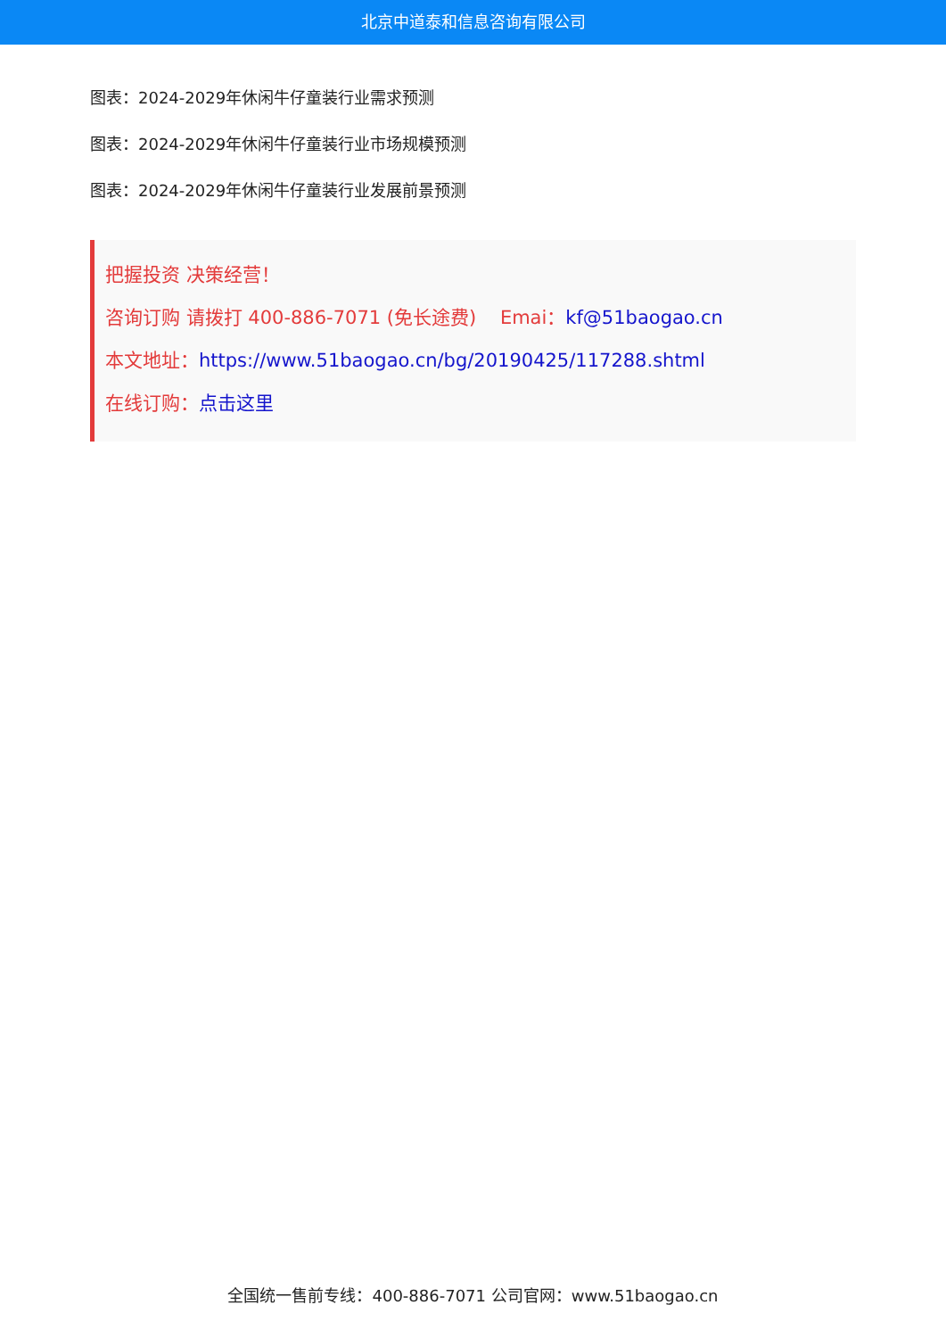北京中道泰和信息咨询有限公司
图表：2024-2029年休闲牛仔童装行业需求预测
图表：2024-2029年休闲牛仔童装行业市场规模预测
图表：2024-2029年休闲牛仔童装行业发展前景预测
把握投资 决策经营！
咨询订购 请拨打 400-886-7071 (免长途费) Emai：kf@51baogao.cn
本文地址：https://www.51baogao.cn/bg/20190425/117288.shtml
在线订购：点击这里
全国统一售前专线：400-886-7071 公司官网：www.51baogao.cn